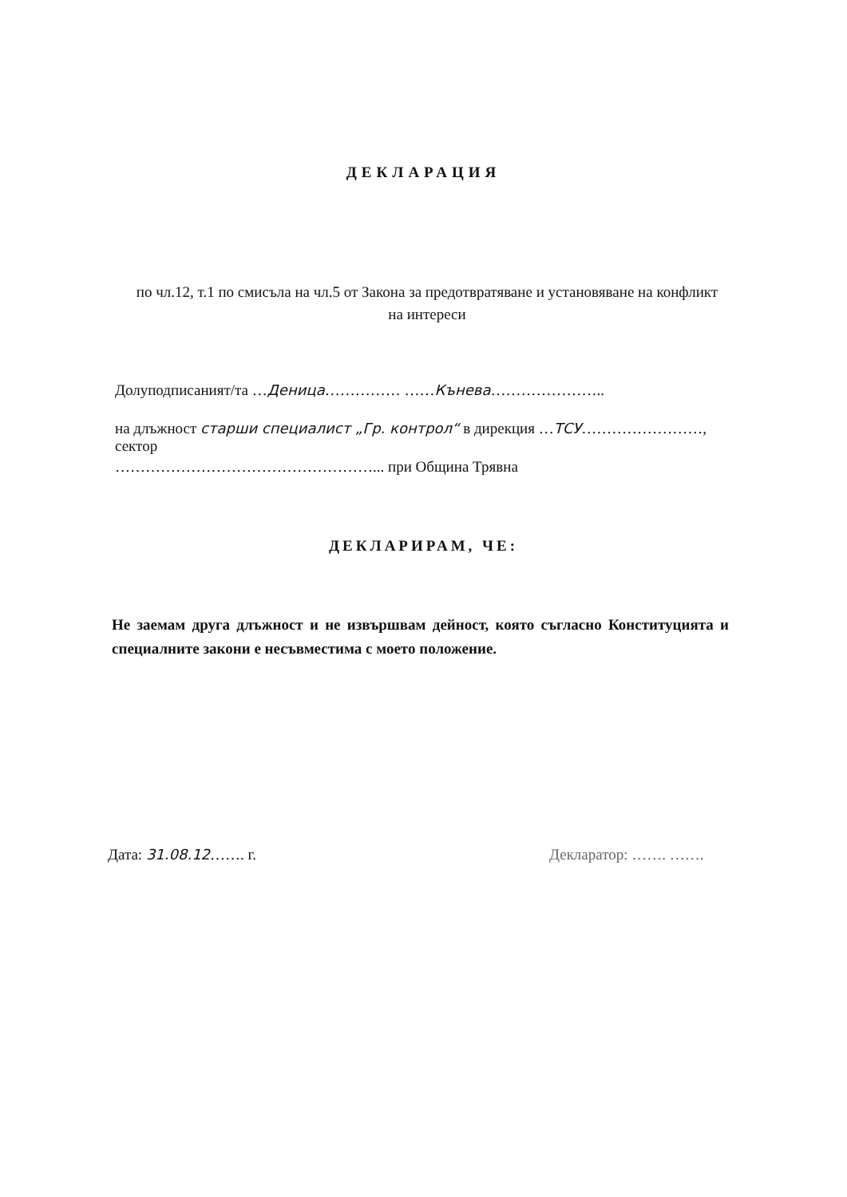ДЕКЛАРАЦИЯ
по чл.12, т.1 по смисъла на чл.5 от Закона за предотвратяване и установяване на конфликт на интереси
Долуподписаният/та …Деница…………… ……Кънева…………………..
на длъжност старши специалист „Гр. контрол“ в дирекция …ТСУ……………………, сектор
……………………………………………... при Община Трявна
ДЕКЛАРИРАМ, ЧЕ:
Не заемам друга длъжност и не извършвам дейност, която съгласно Конституцията и специалните закони е несъвместима с моето положение.
Дата: 31.08.12……. г. Декларатор: ……. …….